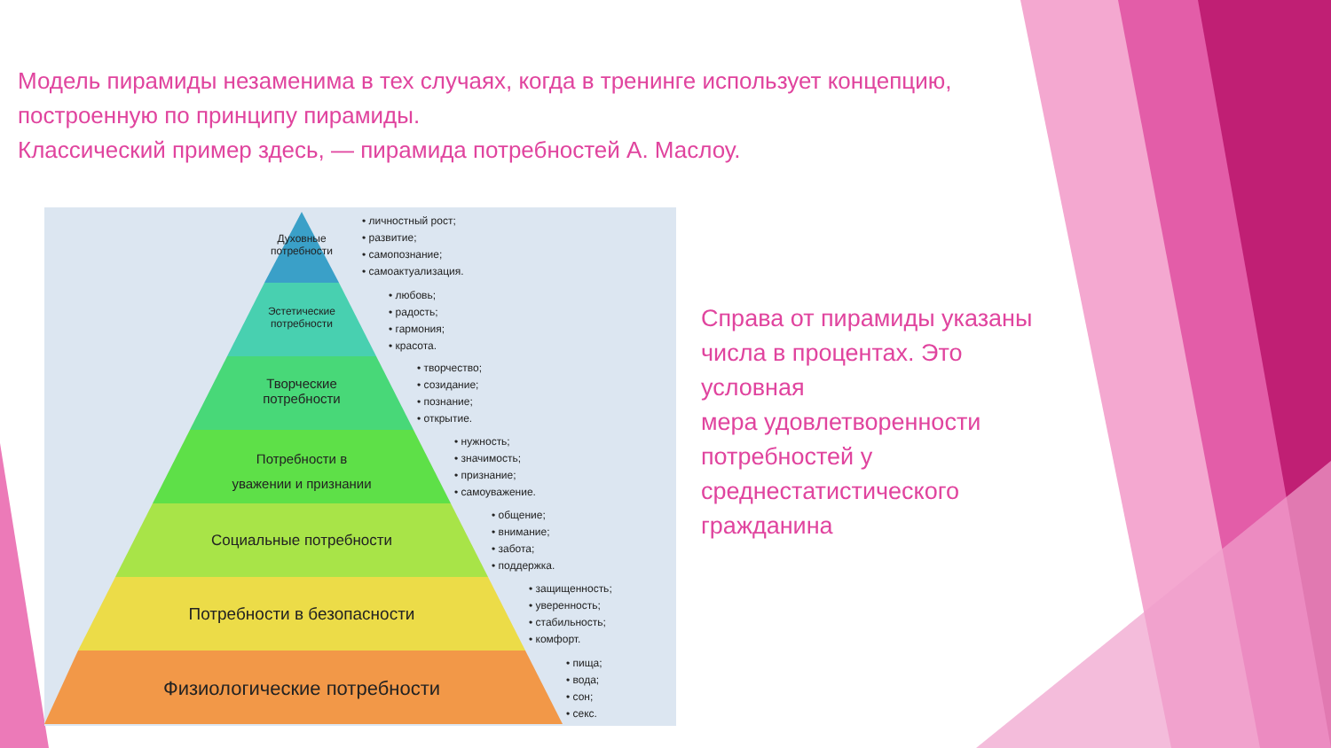Модель пирамиды незаменима в тех случаях, когда в тренинге использует концепцию, построенную по принципу пирамиды.
Классический пример здесь, — пирамида потребностей А. Маслоу.
Духовные
потребности
Эстетические
потребности
Творческие
потребности
Потребности в
уважении и признании
Социальные потребности
Потребности в безопасности
Физиологические потребности
• личностный рост;
• развитие;
• самопознание;
• самоактуализация.
• любовь;
• радость;
• гармония;
• красота.
• творчество;
• созидание;
• познание;
• открытие.
• нужность;
• значимость;
• признание;
• самоуважение.
• общение;
• внимание;
• забота;
• поддержка.
• защищенность;
• уверенность;
• стабильность;
• комфорт.
• пища;
• вода;
• сон;
• секс.
Справа от пирамиды указаны числа в процентах. Это условная
мера удовлетворенности потребностей у среднестатистического гражданина